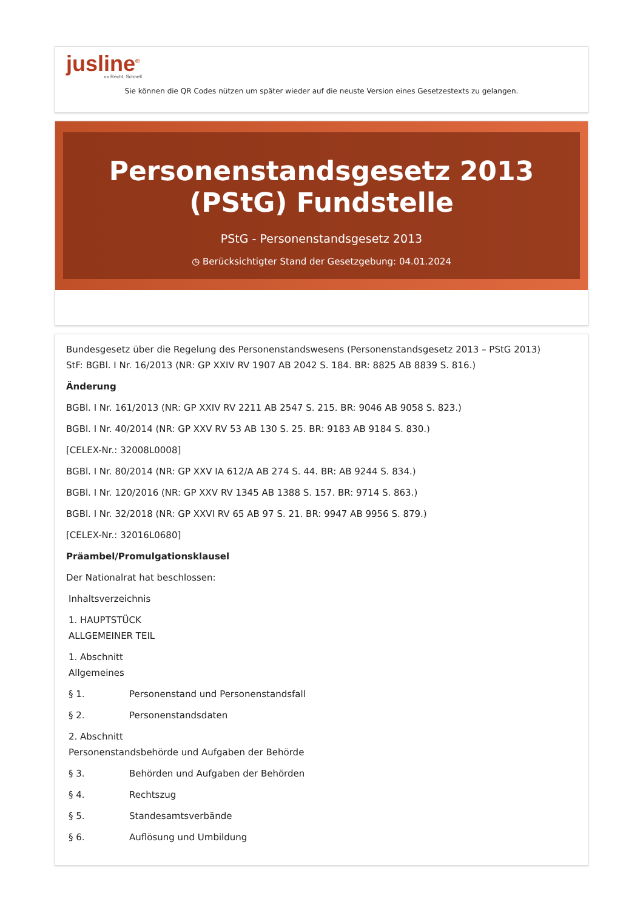jusline<sup>®</sup>
»» Recht. Schnell
Sie können die QR Codes nützen um später wieder auf die neuste Version eines Gesetzestexts zu gelangen.
Personenstandsgesetz 2013 (PStG) Fundstelle
PStG - Personenstandsgesetz 2013
◷ Berücksichtigter Stand der Gesetzgebung: 04.01.2024
Bundesgesetz über die Regelung des Personenstandswesens (Personenstandsgesetz 2013 – PStG 2013)
StF: BGBl. I Nr. 16/2013 (NR: GP XXIV RV 1907 AB 2042 S. 184. BR: 8825 AB 8839 S. 816.)
Änderung
BGBl. I Nr. 161/2013 (NR: GP XXIV RV 2211 AB 2547 S. 215. BR: 9046 AB 9058 S. 823.)
BGBl. I Nr. 40/2014 (NR: GP XXV RV 53 AB 130 S. 25. BR: 9183 AB 9184 S. 830.)
[CELEX-Nr.: 32008L0008]
BGBl. I Nr. 80/2014 (NR: GP XXV IA 612/A AB 274 S. 44. BR: AB 9244 S. 834.)
BGBl. I Nr. 120/2016 (NR: GP XXV RV 1345 AB 1388 S. 157. BR: 9714 S. 863.)
BGBl. I Nr. 32/2018 (NR: GP XXVI RV 65 AB 97 S. 21. BR: 9947 AB 9956 S. 879.)
[CELEX-Nr.: 32016L0680]
Präambel/Promulgationsklausel
Der Nationalrat hat beschlossen:
Inhaltsverzeichnis
1. HAUPTSTÜCK
ALLGEMEINER TEIL
1. Abschnitt
Allgemeines
§ 1. Personenstand und Personenstandsfall
§ 2. Personenstandsdaten
2. Abschnitt
Personenstandsbehörde und Aufgaben der Behörde
§ 3. Behörden und Aufgaben der Behörden
§ 4. Rechtszug
§ 5. Standesamtsverbände
§ 6. Auflösung und Umbildung